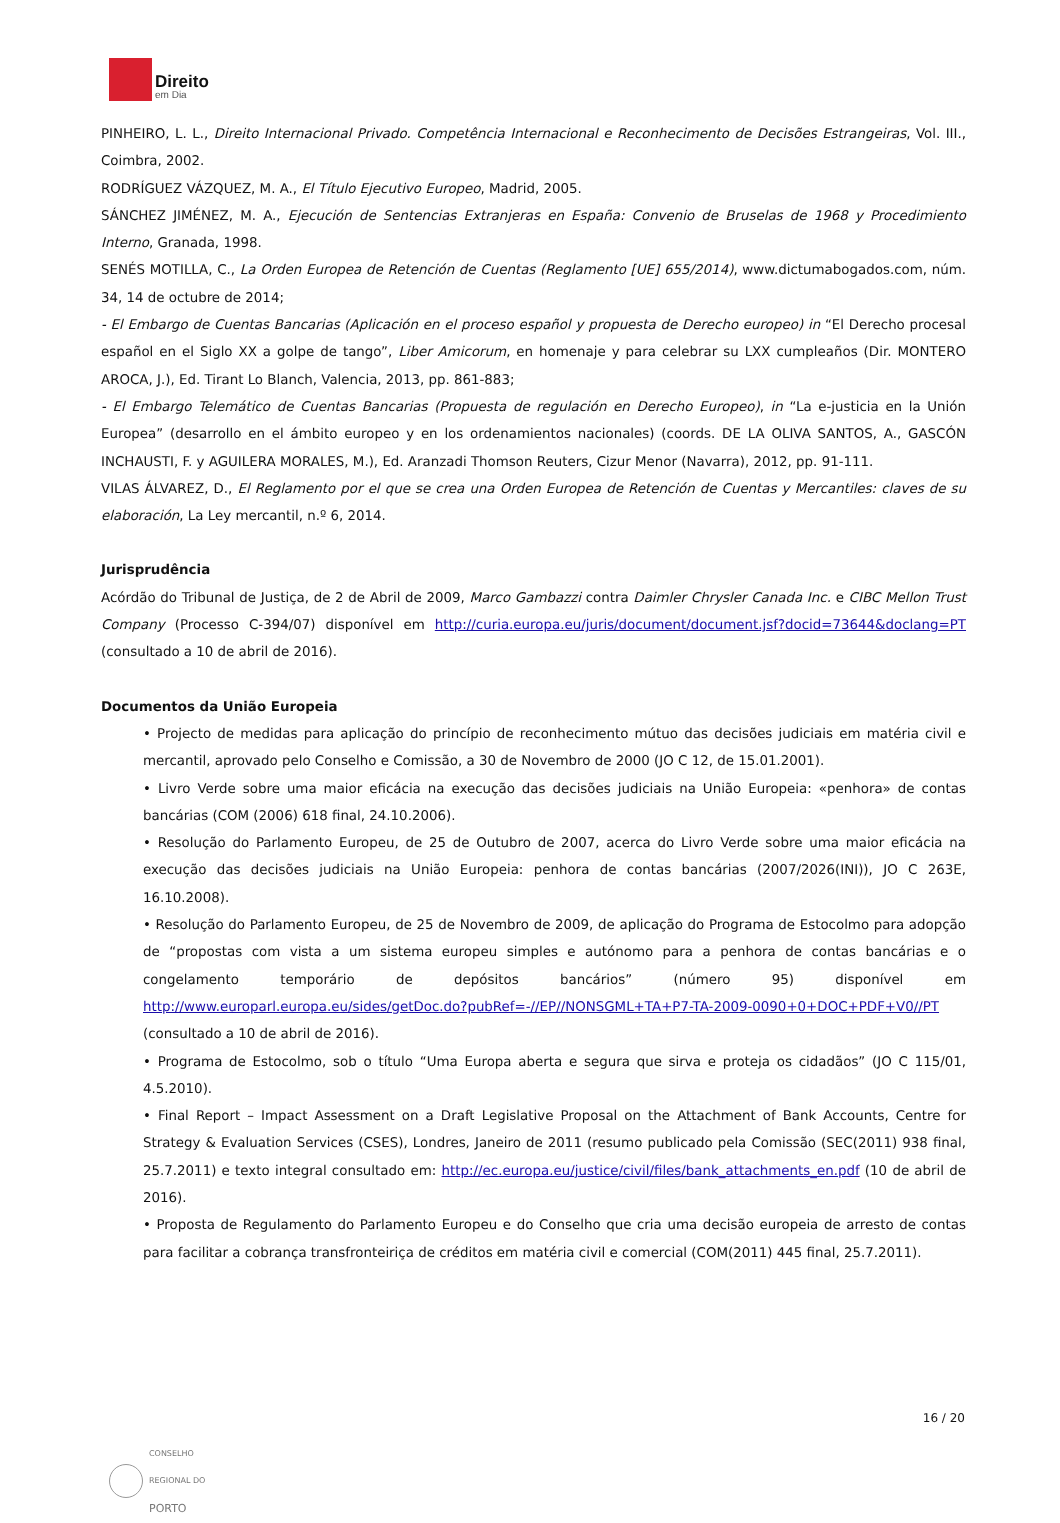Direito
em Dia
PINHEIRO, L. L., Direito Internacional Privado. Competência Internacional e Reconhecimento de Decisões Estrangeiras, Vol. III., Coimbra, 2002.
RODRÍGUEZ VÁZQUEZ, M. A., El Título Ejecutivo Europeo, Madrid, 2005.
SÁNCHEZ JIMÉNEZ, M. A., Ejecución de Sentencias Extranjeras en España: Convenio de Bruselas de 1968 y Procedimiento Interno, Granada, 1998.
SENÉS MOTILLA, C., La Orden Europea de Retención de Cuentas (Reglamento [UE] 655/2014), www.dictumabogados.com, núm. 34, 14 de octubre de 2014;
- El Embargo de Cuentas Bancarias (Aplicación en el proceso español y propuesta de Derecho europeo) in “El Derecho procesal español en el Siglo XX a golpe de tango”, Liber Amicorum, en homenaje y para celebrar su LXX cumpleaños (Dir. MONTERO AROCA, J.), Ed. Tirant Lo Blanch, Valencia, 2013, pp. 861-883;
- El Embargo Telemático de Cuentas Bancarias (Propuesta de regulación en Derecho Europeo), in “La e-justicia en la Unión Europea” (desarrollo en el ámbito europeo y en los ordenamientos nacionales) (coords. DE LA OLIVA SANTOS, A., GASCÓN INCHAUSTI, F. y AGUILERA MORALES, M.), Ed. Aranzadi Thomson Reuters, Cizur Menor (Navarra), 2012, pp. 91-111.
VILAS ÁLVAREZ, D., El Reglamento por el que se crea una Orden Europea de Retención de Cuentas y Mercantiles: claves de su elaboración, La Ley mercantil, n.º 6, 2014.
Jurisprudência
Acórdão do Tribunal de Justiça, de 2 de Abril de 2009, Marco Gambazzi contra Daimler Chrysler Canada Inc. e CIBC Mellon Trust Company (Processo C-394/07) disponível em http://curia.europa.eu/juris/document/document.jsf?docid=73644&doclang=PT (consultado a 10 de abril de 2016).
Documentos da União Europeia
• Projecto de medidas para aplicação do princípio de reconhecimento mútuo das decisões judiciais em matéria civil e mercantil, aprovado pelo Conselho e Comissão, a 30 de Novembro de 2000 (JO C 12, de 15.01.2001).
• Livro Verde sobre uma maior eficácia na execução das decisões judiciais na União Europeia: «penhora» de contas bancárias (COM (2006) 618 final, 24.10.2006).
• Resolução do Parlamento Europeu, de 25 de Outubro de 2007, acerca do Livro Verde sobre uma maior eficácia na execução das decisões judiciais na União Europeia: penhora de contas bancárias (2007/2026(INI)), JO C 263E, 16.10.2008).
• Resolução do Parlamento Europeu, de 25 de Novembro de 2009, de aplicação do Programa de Estocolmo para adopção de “propostas com vista a um sistema europeu simples e autónomo para a penhora de contas bancárias e o congelamento temporário de depósitos bancários” (número 95) disponível em http://www.europarl.europa.eu/sides/getDoc.do?pubRef=-//EP//NONSGML+TA+P7-TA-2009-0090+0+DOC+PDF+V0//PT (consultado a 10 de abril de 2016).
• Programa de Estocolmo, sob o título “Uma Europa aberta e segura que sirva e proteja os cidadãos” (JO C 115/01, 4.5.2010).
• Final Report – Impact Assessment on a Draft Legislative Proposal on the Attachment of Bank Accounts, Centre for Strategy & Evaluation Services (CSES), Londres, Janeiro de 2011 (resumo publicado pela Comissão (SEC(2011) 938 final, 25.7.2011) e texto integral consultado em: http://ec.europa.eu/justice/civil/files/bank_attachments_en.pdf (10 de abril de 2016).
• Proposta de Regulamento do Parlamento Europeu e do Conselho que cria uma decisão europeia de arresto de contas para facilitar a cobrança transfronteiriça de créditos em matéria civil e comercial (COM(2011) 445 final, 25.7.2011).
16 / 20
CONSELHO
REGIONAL DO
PORTO